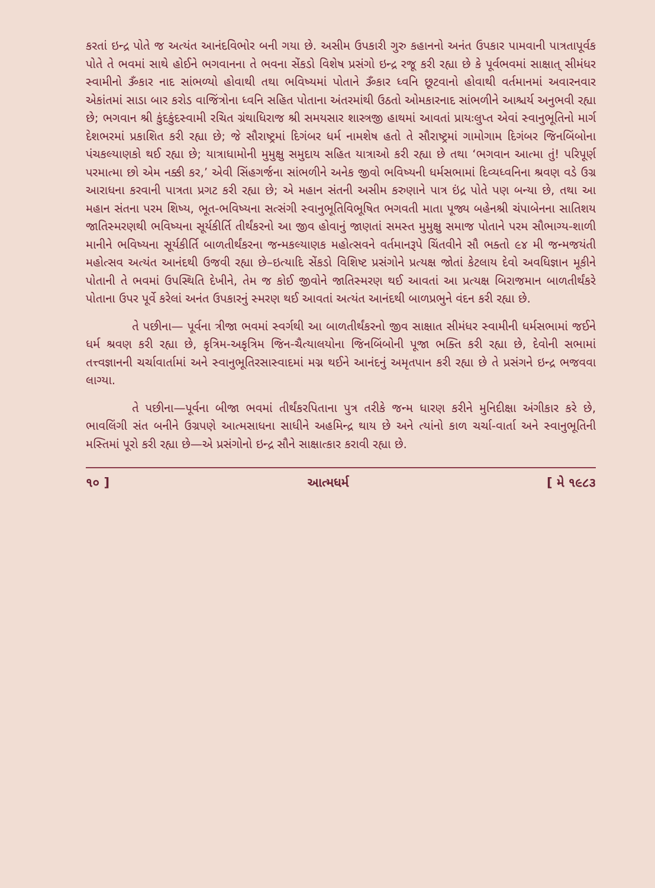કરતાં ઇન્દ્ર પોતે જ અત્યંત આનંદવિભોર બની ગયા છે. અસીમ ઉપકારી ગુરુ કહાનનો અનંત ઉપકાર પામવાની પાત્રતાપૂર્વક પોતે તે ભવમાં સાથે હોઈને ભગવાનના તે ભવના સેંકડો વિશેષ પ્રસંગો ઇન્દ્ર રજૂ કરી રહ્યા છે કે પૂર્વભવમાં સાક્ષાત્ સીમંધર સ્વામીનો ૐકાર નાદ સાંભળ્યો હોવાથી તથા ભવિષ્યમાં પોતાને ૐકાર ધ્વનિ છૂટવાનો હોવાથી વર્તમાનમાં અવારનવાર એકાંતમાં સાડા બાર કરોડ વાજિંત્રોના ધ્વનિ સહિત પોતાના અંતરમાંથી ઉઠતો ઓમકારનાદ સાંભળીને આશ્ચર્ય અનુભવી રહ્યા છે; ભગવાન શ્રી કુંદકુંદસ્વામી રચિત ગ્રંથાધિરાજ શ્રી સમયસાર શાસ્ત્રજી હાથમાં આવતાં પ્રાયઃલુપ્ત એવાં સ્વાનુભૂતિનો માર્ગ દેશભરમાં પ્રકાશિત કરી રહ્યા છે; જે સૌરાષ્ટ્રમાં દિગંબર ધર્મ નામશેષ હતો તે સૌરાષ્ટ્રમાં ગામોગામ દિગંબર જિનબિંબોના પંચકલ્યાણકો થઈ રહ્યા છે; યાત્રાધામોની મુમુક્ષુ સમુદાય સહિત યાત્રાઓ કરી રહ્યા છે તથા ‘ભગવાન આત્મા તું! પરિપૂર્ણ પરમાત્મા છો એમ નક્કી કર,’ એવી સિંહગર્જના સાંભળીને અનેક જીવો ભવિષ્યની ધર્મસભામાં દિવ્યધ્વનિના શ્રવણ વડે ઉગ્ર આરાધના કરવાની પાત્રતા પ્રગટ કરી રહ્યા છે; એ મહાન સંતની અસીમ કરુણાને પાત્ર ઇંદ્ર પોતે પણ બન્યા છે, તથા આ મહાન સંતના પરમ શિષ્ય, ભૂત-ભવિષ્યના સત્સંગી સ્વાનુભૂતિવિભૂષિત ભગવતી માતા પૂજ્ય બહેનશ્રી ચંપાબેનના સાતિશય જાતિસ્મરણથી ભવિષ્યના સૂર્યકીર્તિ તીર્થંકરનો આ જીવ હોવાનું જાણતાં સમસ્ત મુમુક્ષુ સમાજ પોતાને પરમ સૌભાગ્ય-શાળી માનીને ભવિષ્યના સૂર્યકીર્તિ બાળતીર્થંકરના જન્મકલ્યાણક મહોત્સવને વર્તમાનરૂપે ચિંતવીને સૌ ભક્તો ૯૪ મી જન્મજયંતી મહોત્સવ અત્યંત આનંદથી ઉજવી રહ્યા છે–ઇત્યાદિ સેંકડો વિશિષ્ટ પ્રસંગોને પ્રત્યક્ષ જોતાં કેટલાય દેવો અવધિજ્ઞાન મૂકીને પોતાની તે ભવમાં ઉપસ્થિતિ દેખીને, તેમ જ કોઈ જીવોને જાતિસ્મરણ થઈ આવતાં આ પ્રત્યક્ષ બિરાજમાન બાળતીર્થંકરે પોતાના ઉપર પૂર્વે કરેલાં અનંત ઉપકારનું સ્મરણ થઈ આવતાં અત્યંત આનંદથી બાળપ્રભુને વંદન કરી રહ્યા છે.
તે પછીના— પૂર્વના ત્રીજા ભવમાં સ્વર્ગથી આ બાળતીર્થંકરનો જીવ સાક્ષાત સીમંધર સ્વામીની ધર્મસભામાં જઈને ધર્મ શ્રવણ કરી રહ્યા છે, કૃત્રિમ-અકૃત્રિમ જિન-ચૈત્યાલયોના જિનબિંબોની પૂજા ભક્તિ કરી રહ્યા છે, દેવોની સભામાં તત્ત્વજ્ઞાનની ચર્ચાવાર્તામાં અને સ્વાનુભૂતિરસાસ્વાદમાં મગ્ન થઈને આનંદનું અમૃતપાન કરી રહ્યા છે તે પ્રસંગને ઇન્દ્ર ભજવવા લાગ્યા.
તે પછીના—પૂર્વના બીજા ભવમાં તીર્થંકરપિતાના પુત્ર તરીકે જન્મ ધારણ કરીને મુનિદીક્ષા અંગીકાર કરે છે, ભાવલિંગી સંત બનીને ઉગ્રપણે આત્મસાધના સાધીને અહમિન્દ્ર થાય છે અને ત્યાંનો કાળ ચર્ચા-વાર્તા અને સ્વાનુભૂતિની મસ્તિમાં પૂરો કરી રહ્યા છે—એ પ્રસંગોનો ઇન્દ્ર સૌને સાક્ષાત્કાર કરાવી રહ્યા છે.
૧૦ ] આત્મધર્મ [ મે ૧૯૮૩